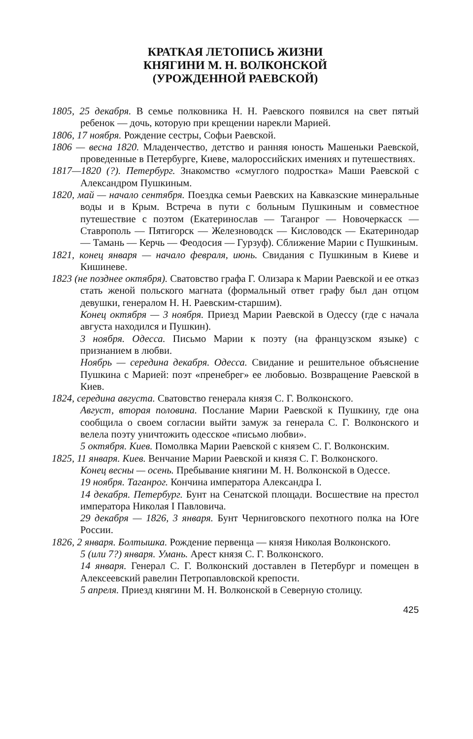КРАТКАЯ ЛЕТОПИСЬ ЖИЗНИ
КНЯГИНИ М. Н. ВОЛКОНСКОЙ
(УРОЖДЕННОЙ РАЕВСКОЙ)
1805, 25 декабря. В семье полковника Н. Н. Раевского появился на свет пятый ребенок — дочь, которую при крещении нарекли Марией.
1806, 17 ноября. Рождение сестры, Софьи Раевской.
1806 — весна 1820. Младенчество, детство и ранняя юность Машеньки Раевской, проведенные в Петербурге, Киеве, малороссийских имениях и путешествиях.
1817—1820 (?). Петербург. Знакомство «смуглого подростка» Маши Раевской с Александром Пушкиным.
1820, май — начало сентября. Поездка семьи Раевских на Кавказские минеральные воды и в Крым. Встреча в пути с больным Пушкиным и совместное путешествие с поэтом (Екатеринослав — Таганрог — Новочеркасск — Ставрополь — Пятигорск — Железноводск — Кисловодск — Екатеринодар — Тамань — Керчь — Феодосия — Гурзуф). Сближение Марии с Пушкиным.
1821, конец января — начало февраля, июнь. Свидания с Пушкиным в Киеве и Кишиневе.
1823 (не позднее октября). Сватовство графа Г. Олизара к Марии Раевской и ее отказ стать женой польского магната (формальный ответ графу был дан отцом девушки, генералом Н. Н. Раевским-старшим).
Конец октября — 3 ноября. Приезд Марии Раевской в Одессу (где с начала августа находился и Пушкин).
3 ноября. Одесса. Письмо Марии к поэту (на французском языке) с признанием в любви.
Ноябрь — середина декабря. Одесса. Свидание и решительное объяснение Пушкина с Марией: поэт «пренебрег» ее любовью. Возвращение Раевской в Киев.
1824, середина августа. Сватовство генерала князя С. Г. Волконского.
Август, вторая половина. Послание Марии Раевской к Пушкину, где она сообщила о своем согласии выйти замуж за генерала С. Г. Волконского и велела поэту уничтожить одесское «письмо любви».
5 октября. Киев. Помолвка Марии Раевской с князем С. Г. Волконским.
1825, 11 января. Киев. Венчание Марии Раевской и князя С. Г. Волконского.
Конец весны — осень. Пребывание княгини М. Н. Волконской в Одессе.
19 ноября. Таганрог. Кончина императора Александра I.
14 декабря. Петербург. Бунт на Сенатской площади. Восшествие на престол императора Николая I Павловича.
29 декабря — 1826, 3 января. Бунт Черниговского пехотного полка на Юге России.
1826, 2 января. Болтышка. Рождение первенца — князя Николая Волконского.
5 (или 7?) января. Умань. Арест князя С. Г. Волконского.
14 января. Генерал С. Г. Волконский доставлен в Петербург и помещен в Алексеевский равелин Петропавловской крепости.
5 апреля. Приезд княгини М. Н. Волконской в Северную столицу.
425